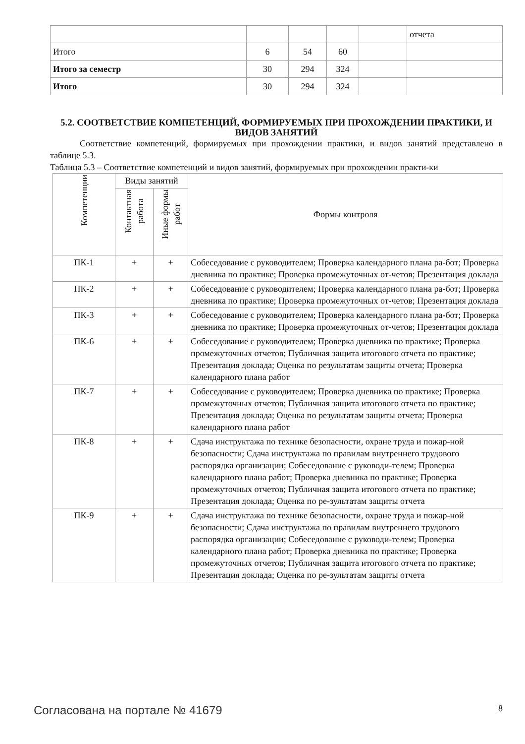| | | | | | отчета |
| Итого | 6 | 54 | 60 | | |
| Итого за семестр | 30 | 294 | 324 | | |
| Итого | 30 | 294 | 324 | | |
5.2. СООТВЕТСТВИЕ КОМПЕТЕНЦИЙ, ФОРМИРУЕМЫХ ПРИ ПРОХОЖДЕНИИ ПРАКТИКИ, И ВИДОВ ЗАНЯТИЙ
Соответствие компетенций, формируемых при прохождении практики, и видов занятий представлено в таблице 5.3.
Таблица 5.3 – Соответствие компетенций и видов занятий, формируемых при прохождении практи-ки
| Компетенции | Виды занятий | | Формы контроля |
| --- | --- | --- | --- |
| | Контактная работа | Иные формы работ | |
| ПК-1 | + | + | Собеседование с руководителем; Проверка календарного плана ра-бот; Проверка дневника по практике; Проверка промежуточных от-четов; Презентация доклада |
| ПК-2 | + | + | Собеседование с руководителем; Проверка календарного плана ра-бот; Проверка дневника по практике; Проверка промежуточных от-четов; Презентация доклада |
| ПК-3 | + | + | Собеседование с руководителем; Проверка календарного плана ра-бот; Проверка дневника по практике; Проверка промежуточных от-четов; Презентация доклада |
| ПК-6 | + | + | Собеседование с руководителем; Проверка дневника по практике; Проверка промежуточных отчетов; Публичная защита итогового отчета по практике; Презентация доклада; Оценка по результатам защиты отчета; Проверка календарного плана работ |
| ПК-7 | + | + | Собеседование с руководителем; Проверка дневника по практике; Проверка промежуточных отчетов; Публичная защита итогового отчета по практике; Презентация доклада; Оценка по результатам защиты отчета; Проверка календарного плана работ |
| ПК-8 | + | + | Сдача инструктажа по технике безопасности, охране труда и пожар-ной безопасности; Сдача инструктажа по правилам внутреннего трудового распорядка организации; Собеседование с руководи-телем; Проверка календарного плана работ; Проверка дневника по практике; Проверка промежуточных отчетов; Публичная защита итогового отчета по практике; Презентация доклада; Оценка по ре-зультатам защиты отчета |
| ПК-9 | + | + | Сдача инструктажа по технике безопасности, охране труда и пожар-ной безопасности; Сдача инструктажа по правилам внутреннего трудового распорядка организации; Собеседование с руководи-телем; Проверка календарного плана работ; Проверка дневника по практике; Проверка промежуточных отчетов; Публичная защита итогового отчета по практике; Презентация доклада; Оценка по ре-зультатам защиты отчета |
Согласована на портале № 41679 8